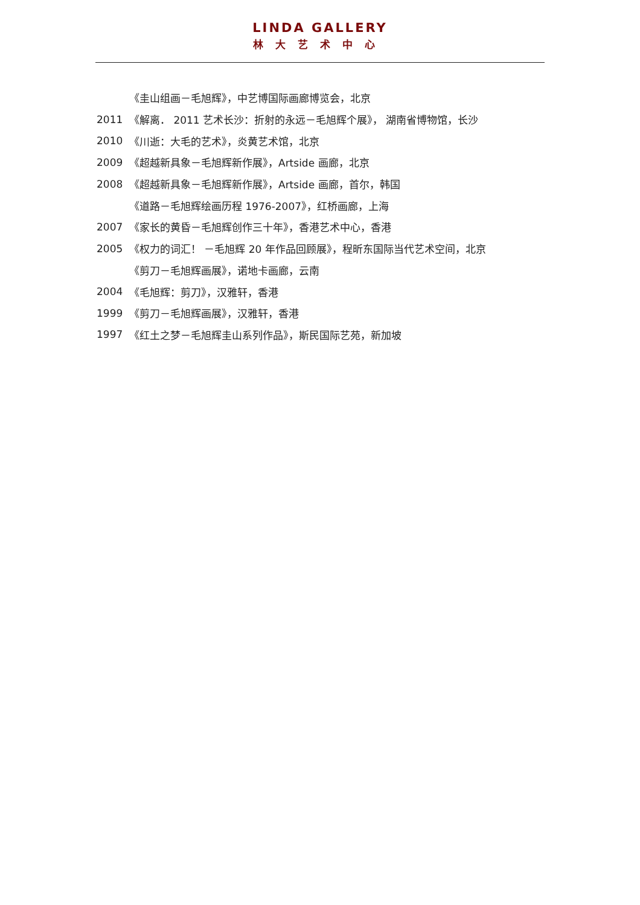LINDA GALLERY
林大艺术中心
《圭山组画－毛旭辉》，中艺博国际画廊博览会，北京
2011 《解离． 2011 艺术长沙：折射的永远－毛旭辉个展》， 湖南省博物馆，长沙
2010 《川逝：大毛的艺术》，炎黄艺术馆，北京
2009 《超越新具象－毛旭辉新作展》，Artside 画廊，北京
2008 《超越新具象－毛旭辉新作展》，Artside 画廊，首尔，韩国
《道路－毛旭辉绘画历程 1976-2007》，红桥画廊，上海
2007 《家长的黄昏－毛旭辉创作三十年》，香港艺术中心，香港
2005 《权力的词汇！ －毛旭辉 20 年作品回顾展》，程昕东国际当代艺术空间，北京
《剪刀－毛旭辉画展》，诺地卡画廊，云南
2004 《毛旭辉：剪刀》，汉雅轩，香港
1999 《剪刀－毛旭辉画展》，汉雅轩，香港
1997 《红土之梦－毛旭辉圭山系列作品》，斯民国际艺苑，新加坡